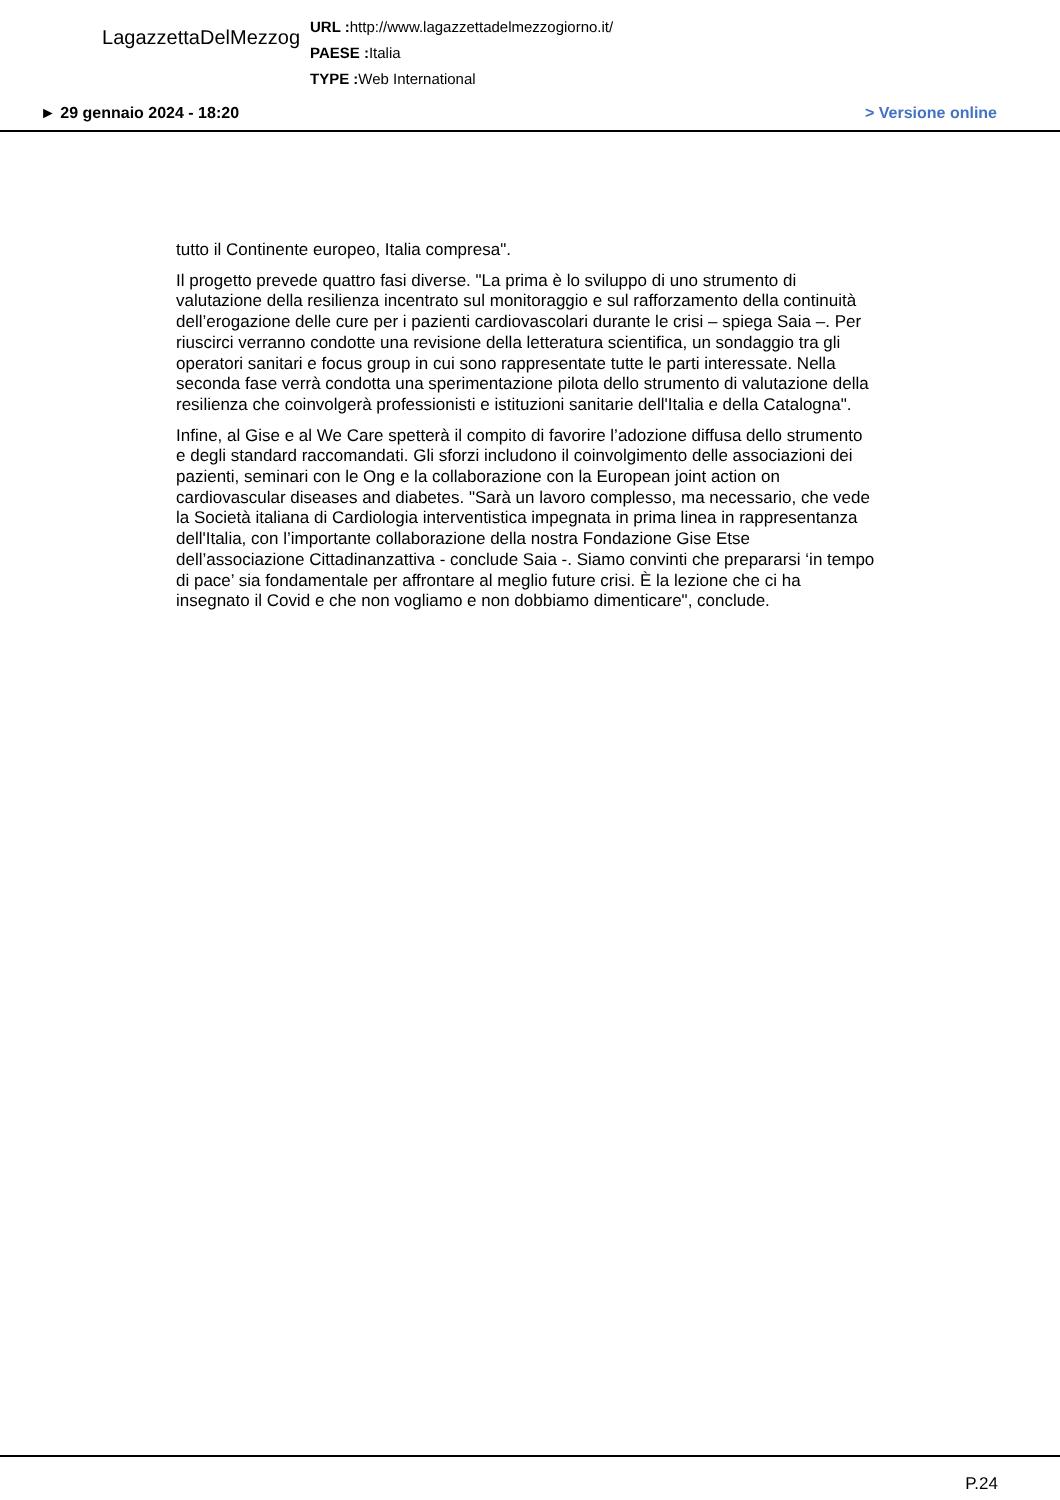LagazzettaDelMezzog
URL : http://www.lagazzettadelmezzogiorno.it/
PAESE : Italia
TYPE : Web International
► 29 gennaio 2024 - 18:20 > Versione online
tutto il Continente europeo, Italia compresa".
Il progetto prevede quattro fasi diverse. "La prima è lo sviluppo di uno strumento di valutazione della resilienza incentrato sul monitoraggio e sul rafforzamento della continuità dell’erogazione delle cure per i pazienti cardiovascolari durante le crisi – spiega Saia –. Per riuscirci verranno condotte una revisione della letteratura scientifica, un sondaggio tra gli operatori sanitari e focus group in cui sono rappresentate tutte le parti interessate. Nella seconda fase verrà condotta una sperimentazione pilota dello strumento di valutazione della resilienza che coinvolgerà professionisti e istituzioni sanitarie dell'Italia e della Catalogna".
Infine, al Gise e al We Care spetterà il compito di favorire l’adozione diffusa dello strumento e degli standard raccomandati. Gli sforzi includono il coinvolgimento delle associazioni dei pazienti, seminari con le Ong e la collaborazione con la European joint action on cardiovascular diseases and diabetes. "Sarà un lavoro complesso, ma necessario, che vede la Società italiana di Cardiologia interventistica impegnata in prima linea in rappresentanza dell'Italia, con l’importante collaborazione della nostra Fondazione Gise Etse dell’associazione Cittadinanzattiva - conclude Saia -. Siamo convinti che prepararsi ‘in tempo di pace’ sia fondamentale per affrontare al meglio future crisi. È la lezione che ci ha insegnato il Covid e che non vogliamo e non dobbiamo dimenticare", conclude.
P.24